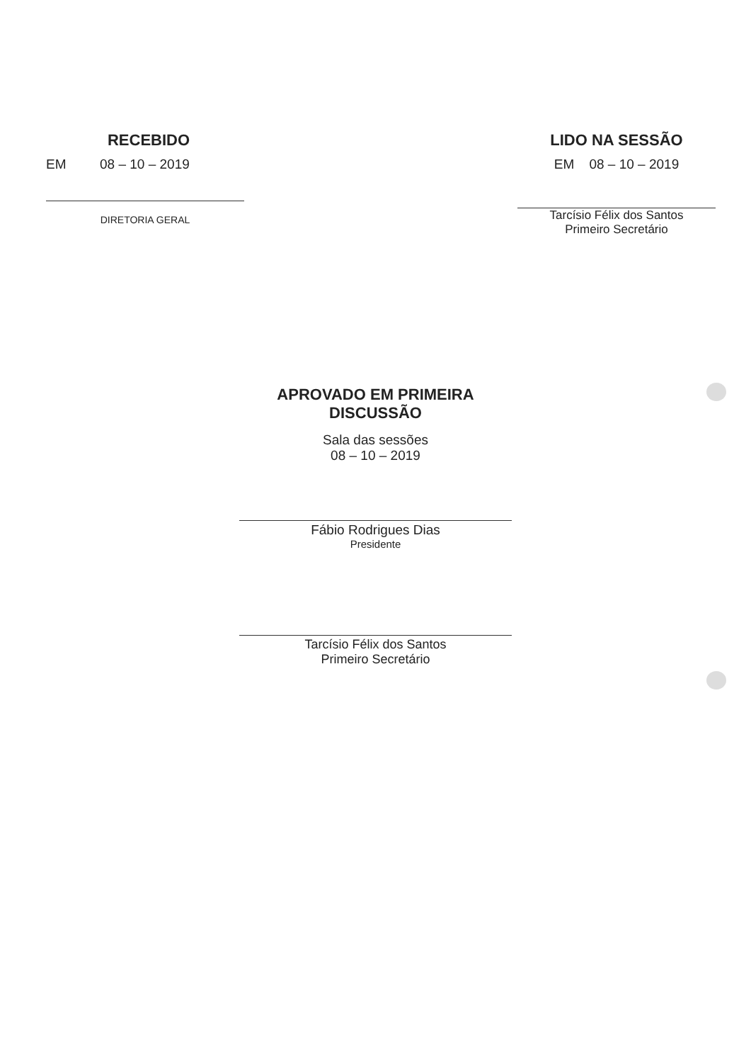RECEBIDO
EM 08 – 10 – 2019
DIRETORIA GERAL
LIDO NA SESSÃO
EM 08 – 10 – 2019
Tarcísio Félix dos Santos
Primeiro Secretário
APROVADO EM PRIMEIRA
DISCUSSÃO
Sala das sessões
08 – 10 – 2019
Fábio Rodrigues Dias
Presidente
Tarcísio Félix dos Santos
Primeiro Secretário